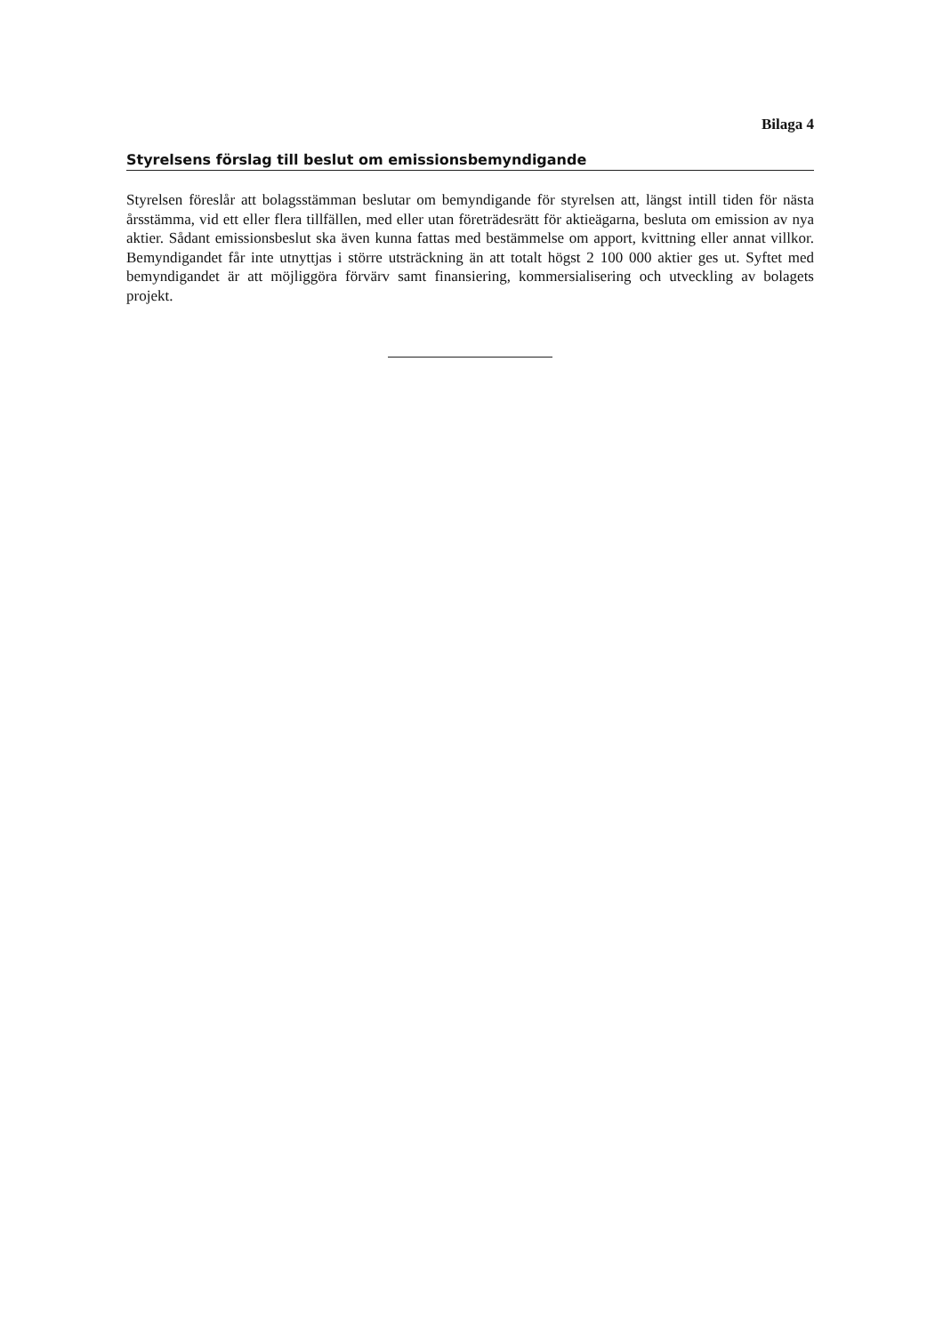Bilaga 4
Styrelsens förslag till beslut om emissionsbemyndigande
Styrelsen föreslår att bolagsstämman beslutar om bemyndigande för styrelsen att, längst intill tiden för nästa årsstämma, vid ett eller flera tillfällen, med eller utan företrädesrätt för aktieägarna, besluta om emission av nya aktier. Sådant emissionsbeslut ska även kunna fattas med bestämmelse om apport, kvittning eller annat villkor. Bemyndigandet får inte utnyttjas i större utsträckning än att totalt högst 2 100 000 aktier ges ut. Syftet med bemyndigandet är att möjliggöra förvärv samt finansiering, kommersialisering och utveckling av bolagets projekt.